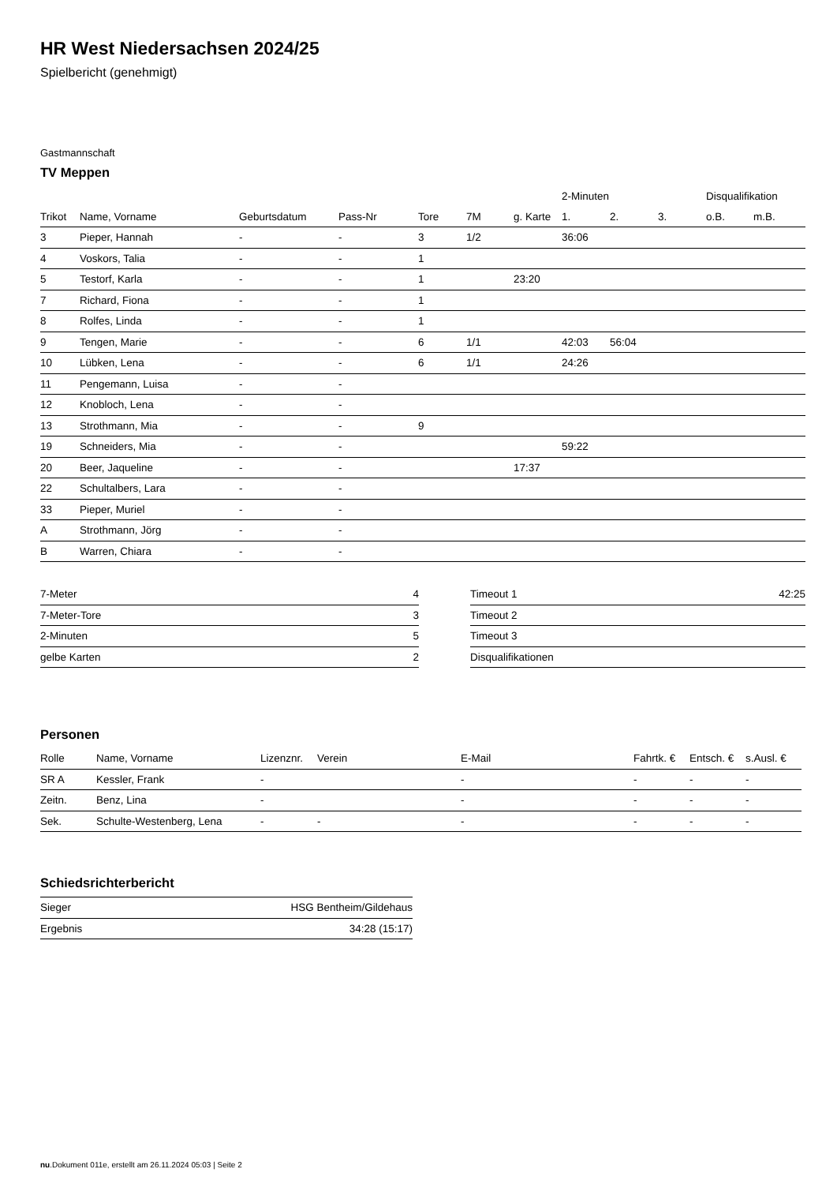HR West Niedersachsen 2024/25
Spielbericht (genehmigt)
Gastmannschaft
TV Meppen
| | | | | | | | 2-Minuten | | | Disqualifikation | |
| --- | --- | --- | --- | --- | --- | --- | --- | --- | --- | --- | --- |
| Trikot | Name, Vorname | Geburtsdatum | Pass-Nr | Tore | 7M | g. Karte | 1. | 2. | 3. | o.B. | m.B. |
| 3 | Pieper, Hannah | - | - | 3 | 1/2 | | 36:06 | | | | |
| 4 | Voskors, Talia | - | - | 1 | | | | | | | |
| 5 | Testorf, Karla | - | - | 1 | | 23:20 | | | | | |
| 7 | Richard, Fiona | - | - | 1 | | | | | | | |
| 8 | Rolfes, Linda | - | - | 1 | | | | | | | |
| 9 | Tengen, Marie | - | - | 6 | 1/1 | | 42:03 | 56:04 | | | |
| 10 | Lübken, Lena | - | - | 6 | 1/1 | | 24:26 | | | | |
| 11 | Pengemann, Luisa | - | - | | | | | | | | |
| 12 | Knobloch, Lena | - | - | | | | | | | | |
| 13 | Strothmann, Mia | - | - | 9 | | | | | | | |
| 19 | Schneiders, Mia | - | - | | | | 59:22 | | | | |
| 20 | Beer, Jaqueline | - | - | | | 17:37 | | | | | |
| 22 | Schultalbers, Lara | - | - | | | | | | | | |
| 33 | Pieper, Muriel | - | - | | | | | | | | |
| A | Strothmann, Jörg | - | - | | | | | | | | |
| B | Warren, Chiara | - | - | | | | | | | | |
| 7-Meter | 4 |
| 7-Meter-Tore | 3 |
| 2-Minuten | 5 |
| gelbe Karten | 2 |
| Timeout 1 | 42:25 |
| Timeout 2 | |
| Timeout 3 | |
| Disqualifikationen | |
Personen
| Rolle | Name, Vorname | Lizenznr. | Verein | E-Mail | Fahrtk. € | Entsch. € | s.Ausl. € |
| --- | --- | --- | --- | --- | --- | --- | --- |
| SR A | Kessler, Frank | - | | - | - | - | - |
| Zeitn. | Benz, Lina | - | | - | - | - | - |
| Sek. | Schulte-Westenberg, Lena | - | - | - | - | - | - |
Schiedsrichterbericht
| Sieger | HSG Bentheim/Gildehaus |
| Ergebnis | 34:28 (15:17) |
nu.Dokument 011e, erstellt am 26.11.2024 05:03 | Seite 2